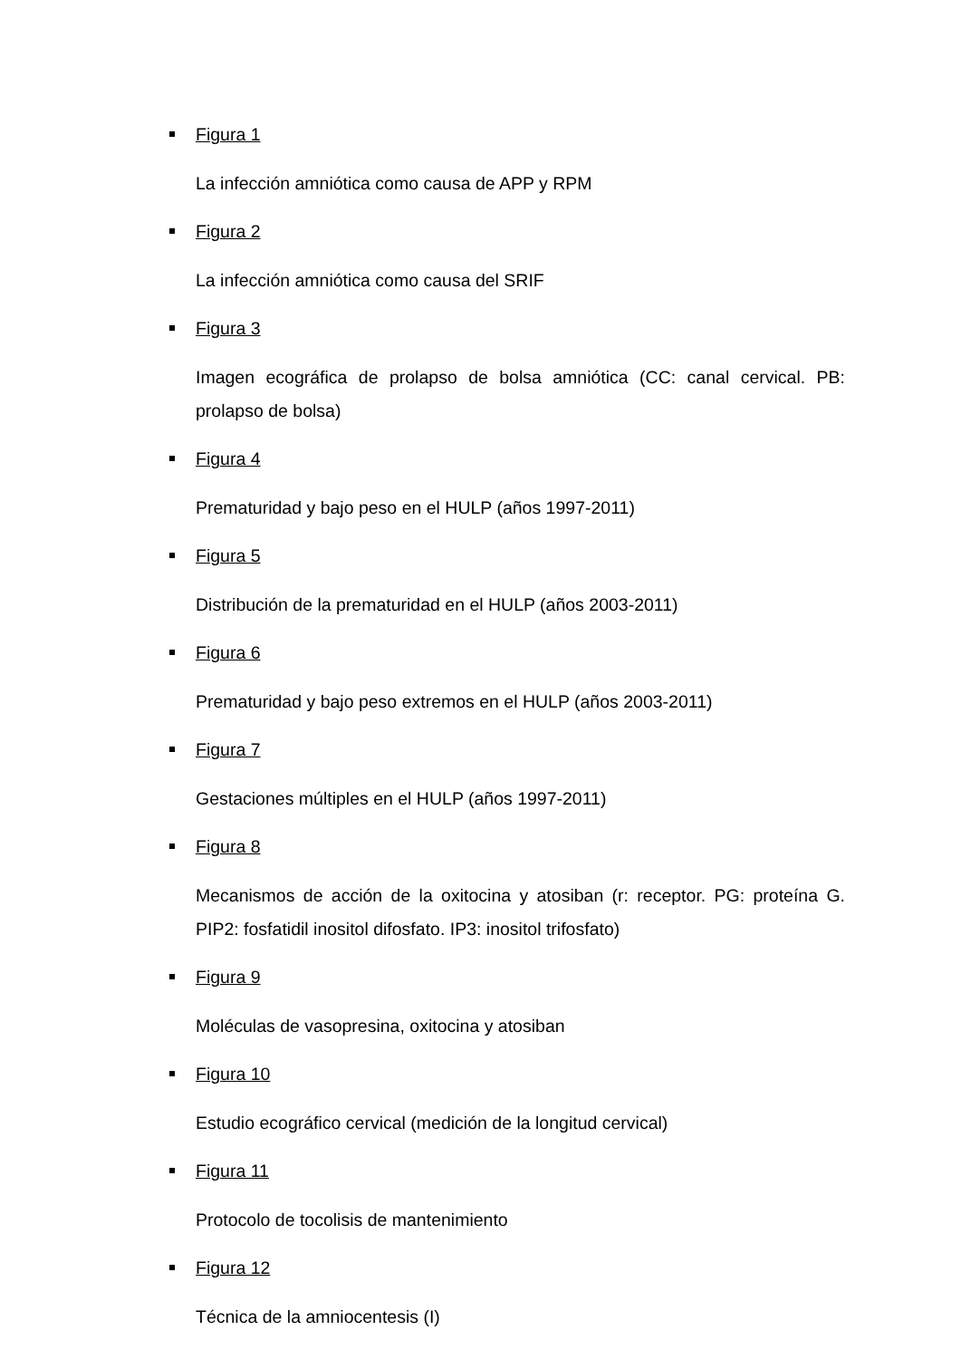Figura 1
La infección amniótica como causa de APP y RPM
Figura 2
La infección amniótica como causa del SRIF
Figura 3
Imagen ecográfica de prolapso de bolsa amniótica (CC: canal cervical. PB: prolapso de bolsa)
Figura 4
Prematuridad y bajo peso en el HULP (años 1997-2011)
Figura 5
Distribución de la prematuridad en el HULP (años 2003-2011)
Figura 6
Prematuridad y bajo peso extremos en el HULP (años 2003-2011)
Figura 7
Gestaciones múltiples en el HULP (años 1997-2011)
Figura 8
Mecanismos de acción de la oxitocina y atosiban (r: receptor. PG: proteína G. PIP2: fosfatidil inositol difosfato. IP3: inositol trifosfato)
Figura 9
Moléculas de vasopresina, oxitocina y atosiban
Figura 10
Estudio ecográfico cervical (medición de la longitud cervical)
Figura 11
Protocolo de tocolisis de mantenimiento
Figura 12
Técnica de la amniocentesis (I)